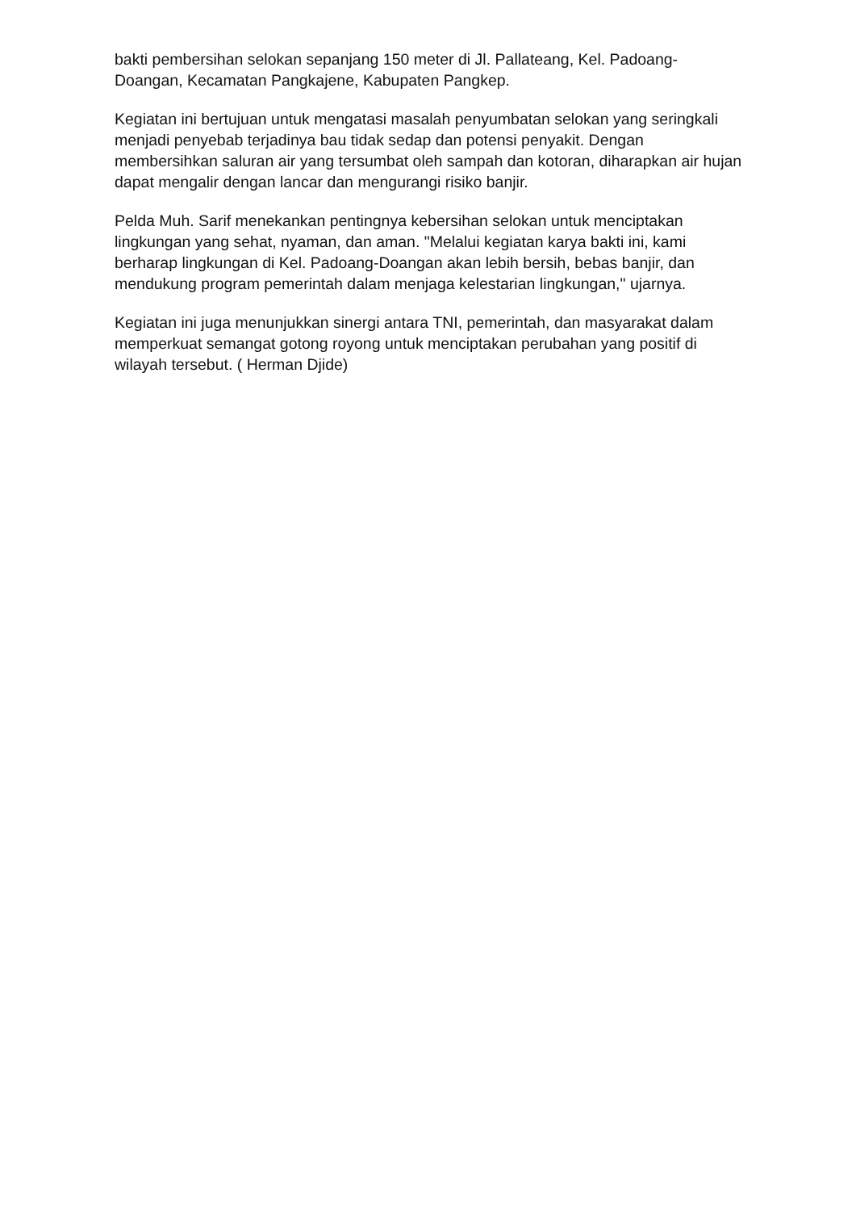bakti pembersihan selokan sepanjang 150 meter di Jl. Pallateang, Kel. Padoang-Doangan, Kecamatan Pangkajene, Kabupaten Pangkep.
Kegiatan ini bertujuan untuk mengatasi masalah penyumbatan selokan yang seringkali menjadi penyebab terjadinya bau tidak sedap dan potensi penyakit. Dengan membersihkan saluran air yang tersumbat oleh sampah dan kotoran, diharapkan air hujan dapat mengalir dengan lancar dan mengurangi risiko banjir.
Pelda Muh. Sarif menekankan pentingnya kebersihan selokan untuk menciptakan lingkungan yang sehat, nyaman, dan aman. "Melalui kegiatan karya bakti ini, kami berharap lingkungan di Kel. Padoang-Doangan akan lebih bersih, bebas banjir, dan mendukung program pemerintah dalam menjaga kelestarian lingkungan," ujarnya.
Kegiatan ini juga menunjukkan sinergi antara TNI, pemerintah, dan masyarakat dalam memperkuat semangat gotong royong untuk menciptakan perubahan yang positif di wilayah tersebut. ( Herman Djide)